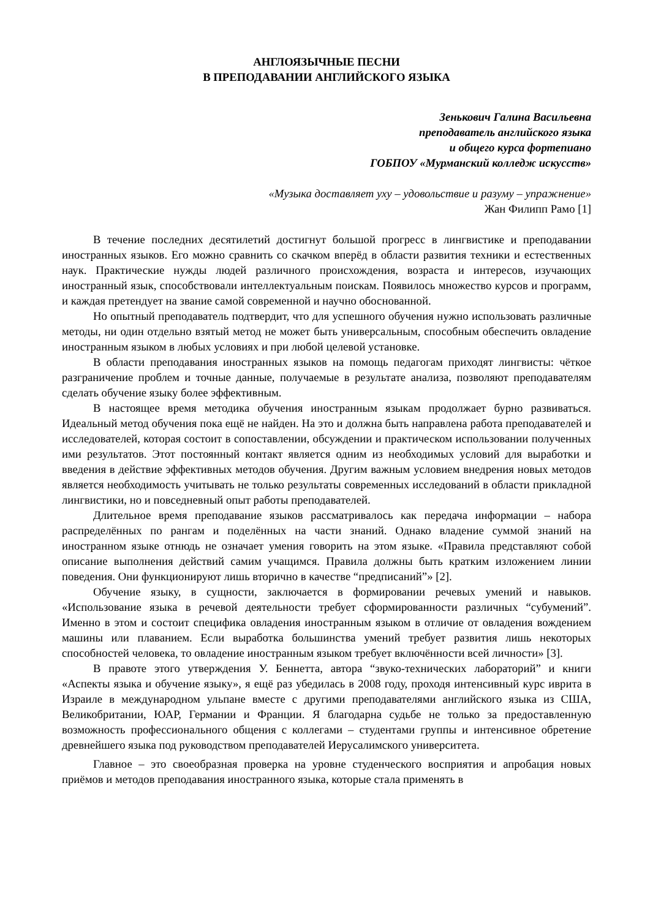АНГЛОЯЗЫЧНЫЕ ПЕСНИ
В ПРЕПОДАВАНИИ АНГЛИЙСКОГО ЯЗЫКА
Зенькович Галина Васильевна
преподаватель английского языка
и общего курса фортепиано
ГОБПОУ «Мурманский колледж искусств»
«Музыка доставляет уху – удовольствие и разуму – упражнение»
Жан Филипп Рамо [1]
В течение последних десятилетий достигнут большой прогресс в лингвистике и преподавании иностранных языков. Его можно сравнить со скачком вперёд в области развития техники и естественных наук. Практические нужды людей различного происхождения, возраста и интересов, изучающих иностранный язык, способствовали интеллектуальным поискам. Появилось множество курсов и программ, и каждая претендует на звание самой современной и научно обоснованной.
Но опытный преподаватель подтвердит, что для успешного обучения нужно использовать различные методы, ни один отдельно взятый метод не может быть универсальным, способным обеспечить овладение иностранным языком в любых условиях и при любой целевой установке.
В области преподавания иностранных языков на помощь педагогам приходят лингвисты: чёткое разграничение проблем и точные данные, получаемые в результате анализа, позволяют преподавателям сделать обучение языку более эффективным.
В настоящее время методика обучения иностранным языкам продолжает бурно развиваться. Идеальный метод обучения пока ещё не найден. На это и должна быть направлена работа преподавателей и исследователей, которая состоит в сопоставлении, обсуждении и практическом использовании полученных ими результатов. Этот постоянный контакт является одним из необходимых условий для выработки и введения в действие эффективных методов обучения. Другим важным условием внедрения новых методов является необходимость учитывать не только результаты современных исследований в области прикладной лингвистики, но и повседневный опыт работы преподавателей.
Длительное время преподавание языков рассматривалось как передача информации – набора распределённых по рангам и поделённых на части знаний. Однако владение суммой знаний на иностранном языке отнюдь не означает умения говорить на этом языке. «Правила представляют собой описание выполнения действий самим учащимся. Правила должны быть кратким изложением линии поведения. Они функционируют лишь вторично в качестве “предписаний”» [2].
Обучение языку, в сущности, заключается в формировании речевых умений и навыков. «Использование языка в речевой деятельности требует сформированности различных “субумений”. Именно в этом и состоит специфика овладения иностранным языком в отличие от овладения вождением машины или плаванием. Если выработка большинства умений требует развития лишь некоторых способностей человека, то овладение иностранным языком требует включённости всей личности» [3].
В правоте этого утверждения У. Беннетта, автора “звуко-технических лабораторий” и книги «Аспекты языка и обучение языку», я ещё раз убедилась в 2008 году, проходя интенсивный курс иврита в Израиле в международном ульпане вместе с другими преподавателями английского языка из США, Великобритании, ЮАР, Германии и Франции. Я благодарна судьбе не только за предоставленную возможность профессионального общения с коллегами – студентами группы и интенсивное обретение древнейшего языка под руководством преподавателей Иерусалимского университета.
Главное – это своеобразная проверка на уровне студенческого восприятия и апробация новых приёмов и методов преподавания иностранного языка, которые стала применять в